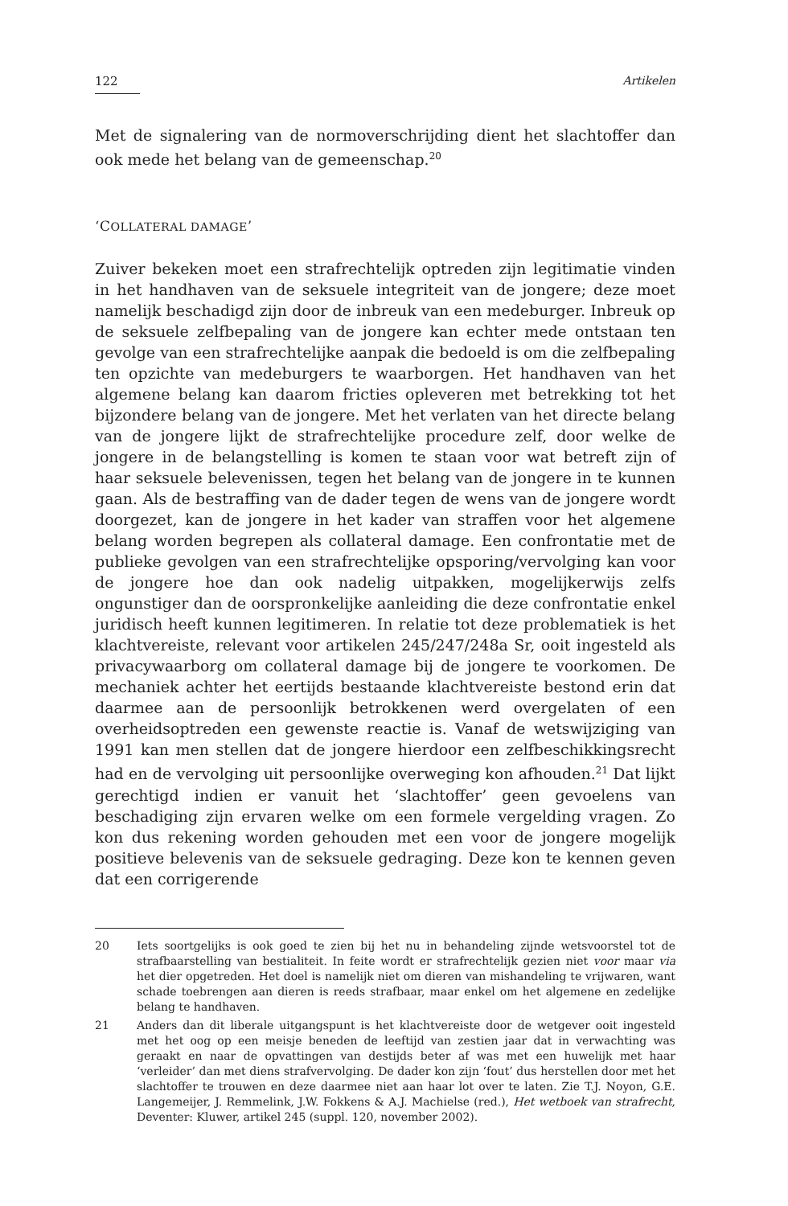122 Artikelen
Met de signalering van de normoverschrijding dient het slachtoffer dan ook mede het belang van de gemeenschap.<sup>20</sup>
‘COLLATERAL DAMAGE’
Zuiver bekeken moet een strafrechtelijk optreden zijn legitimatie vinden in het handhaven van de seksuele integriteit van de jongere; deze moet namelijk beschadigd zijn door de inbreuk van een medeburger. Inbreuk op de seksuele zelfbepaling van de jongere kan echter mede ontstaan ten gevolge van een strafrechtelijke aanpak die bedoeld is om die zelfbepaling ten opzichte van medeburgers te waarborgen. Het handhaven van het algemene belang kan daarom fricties opleveren met betrekking tot het bijzondere belang van de jongere. Met het verlaten van het directe belang van de jongere lijkt de strafrechtelijke procedure zelf, door welke de jongere in de belangstelling is komen te staan voor wat betreft zijn of haar seksuele belevenissen, tegen het belang van de jongere in te kunnen gaan. Als de bestraffing van de dader tegen de wens van de jongere wordt doorgezet, kan de jongere in het kader van straffen voor het algemene belang worden begrepen als collateral damage. Een confrontatie met de publieke gevolgen van een strafrechtelijke opsporing/vervolging kan voor de jongere hoe dan ook nadelig uitpakken, mogelijkerwijs zelfs ongunstiger dan de oorspronkelijke aanleiding die deze confrontatie enkel juridisch heeft kunnen legitimeren. In relatie tot deze problematiek is het klachtvereiste, relevant voor artikelen 245/247/248a Sr, ooit ingesteld als privacywaarborg om collateral damage bij de jongere te voorkomen. De mechaniek achter het eertijds bestaande klachtvereiste bestond erin dat daarmee aan de persoonlijk betrokkenen werd overgelaten of een overheidsoptreden een gewenste reactie is. Vanaf de wetswijziging van 1991 kan men stellen dat de jongere hierdoor een zelfbeschikkingsrecht had en de vervolging uit persoonlijke overweging kon afhouden.<sup>21</sup> Dat lijkt gerechtigd indien er vanuit het ‘slachtoffer’ geen gevoelens van beschadiging zijn ervaren welke om een formele vergelding vragen. Zo kon dus rekening worden gehouden met een voor de jongere mogelijk positieve belevenis van de seksuele gedraging. Deze kon te kennen geven dat een corrigerende
20 Iets soortgelijks is ook goed te zien bij het nu in behandeling zijnde wetsvoorstel tot de strafbaarstelling van bestialiteit. In feite wordt er strafrechtelijk gezien niet voor maar via het dier opgetreden. Het doel is namelijk niet om dieren van mishandeling te vrijwaren, want schade toebrengen aan dieren is reeds strafbaar, maar enkel om het algemene en zedelijke belang te handhaven.
21 Anders dan dit liberale uitgangspunt is het klachtvereiste door de wetgever ooit ingesteld met het oog op een meisje beneden de leeftijd van zestien jaar dat in verwachting was geraakt en naar de opvattingen van destijds beter af was met een huwelijk met haar ‘verleider’ dan met diens strafvervolging. De dader kon zijn ‘fout’ dus herstellen door met het slachtoffer te trouwen en deze daarmee niet aan haar lot over te laten. Zie T.J. Noyon, G.E. Langemeijer, J. Remmelink, J.W. Fokkens & A.J. Machielse (red.), Het wetboek van strafrecht, Deventer: Kluwer, artikel 245 (suppl. 120, november 2002).